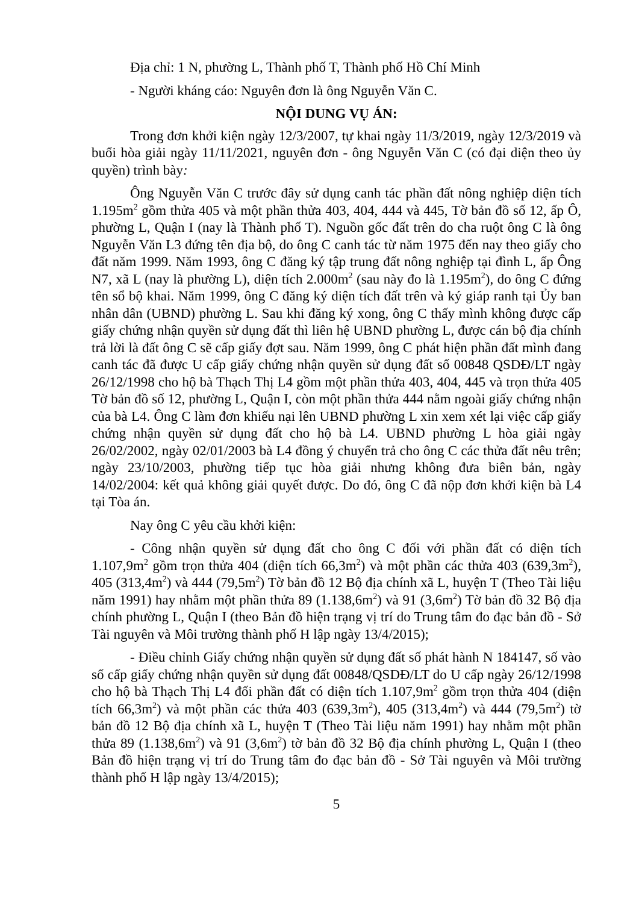Địa chỉ: 1 N, phường L, Thành phố T, Thành phố Hồ Chí Minh
- Người kháng cáo: Nguyên đơn là ông Nguyễn Văn C.
NỘI DUNG VỤ ÁN:
Trong đơn khởi kiện ngày 12/3/2007, tự khai ngày 11/3/2019, ngày 12/3/2019 và buổi hòa giải ngày 11/11/2021, nguyên đơn - ông Nguyễn Văn C (có đại diện theo ủy quyền) trình bày:
Ông Nguyễn Văn C trước đây sử dụng canh tác phần đất nông nghiệp diện tích 1.195m<sup>2</sup> gồm thửa 405 và một phần thửa 403, 404, 444 và 445, Tờ bản đồ số 12, ấp Ô, phường L, Quận I (nay là Thành phố T). Nguồn gốc đất trên do cha ruột ông C là ông Nguyễn Văn L3 đứng tên địa bộ, do ông C canh tác từ năm 1975 đến nay theo giấy cho đất năm 1999. Năm 1993, ông C đăng ký tập trung đất nông nghiệp tại đình L, ấp Ông N7, xã L (nay là phường L), diện tích 2.000m<sup>2</sup> (sau này đo là 1.195m<sup>2</sup>), do ông C đứng tên sổ bộ khai. Năm 1999, ông C đăng ký diện tích đất trên và ký giáp ranh tại Ủy ban nhân dân (UBND) phường L. Sau khi đăng ký xong, ông C thấy mình không được cấp giấy chứng nhận quyền sử dụng đất thì liên hệ UBND phường L, được cán bộ địa chính trả lời là đất ông C sẽ cấp giấy đợt sau. Năm 1999, ông C phát hiện phần đất mình đang canh tác đã được U cấp giấy chứng nhận quyền sử dụng đất số 00848 QSDĐ/LT ngày 26/12/1998 cho hộ bà Thạch Thị L4 gồm một phần thửa 403, 404, 445 và trọn thửa 405 Tờ bản đồ số 12, phường L, Quận I, còn một phần thửa 444 nằm ngoài giấy chứng nhận của bà L4. Ông C làm đơn khiếu nại lên UBND phường L xin xem xét lại việc cấp giấy chứng nhận quyền sử dụng đất cho hộ bà L4. UBND phường L hòa giải ngày 26/02/2002, ngày 02/01/2003 bà L4 đồng ý chuyển trả cho ông C các thửa đất nêu trên; ngày 23/10/2003, phường tiếp tục hòa giải nhưng không đưa biên bản, ngày 14/02/2004: kết quả không giải quyết được. Do đó, ông C đã nộp đơn khởi kiện bà L4 tại Tòa án.
Nay ông C yêu cầu khởi kiện:
- Công nhận quyền sử dụng đất cho ông C đối với phần đất có diện tích 1.107,9m<sup>2</sup> gồm trọn thửa 404 (diện tích 66,3m<sup>2</sup>) và một phần các thửa 403 (639,3m<sup>2</sup>), 405 (313,4m<sup>2</sup>) và 444 (79,5m<sup>2</sup>) Tờ bản đồ 12 Bộ địa chính xã L, huyện T (Theo Tài liệu năm 1991) hay nhằm một phần thửa 89 (1.138,6m<sup>2</sup>) và 91 (3,6m<sup>2</sup>) Tờ bản đồ 32 Bộ địa chính phường L, Quận I (theo Bản đồ hiện trạng vị trí do Trung tâm đo đạc bản đồ - Sở Tài nguyên và Môi trường thành phố H lập ngày 13/4/2015);
- Điều chỉnh Giấy chứng nhận quyền sử dụng đất số phát hành N 184147, số vào sổ cấp giấy chứng nhận quyền sử dụng đất 00848/QSDĐ/LT do U cấp ngày 26/12/1998 cho hộ bà Thạch Thị L4 đối phần đất có diện tích 1.107,9m<sup>2</sup> gồm trọn thửa 404 (diện tích 66,3m<sup>2</sup>) và một phần các thửa 403 (639,3m<sup>2</sup>), 405 (313,4m<sup>2</sup>) và 444 (79,5m<sup>2</sup>) tờ bản đồ 12 Bộ địa chính xã L, huyện T (Theo Tài liệu năm 1991) hay nhằm một phần thửa 89 (1.138,6m<sup>2</sup>) và 91 (3,6m<sup>2</sup>) tờ bản đồ 32 Bộ địa chính phường L, Quận I (theo Bản đồ hiện trạng vị trí do Trung tâm đo đạc bản đồ - Sở Tài nguyên và Môi trường thành phố H lập ngày 13/4/2015);
5